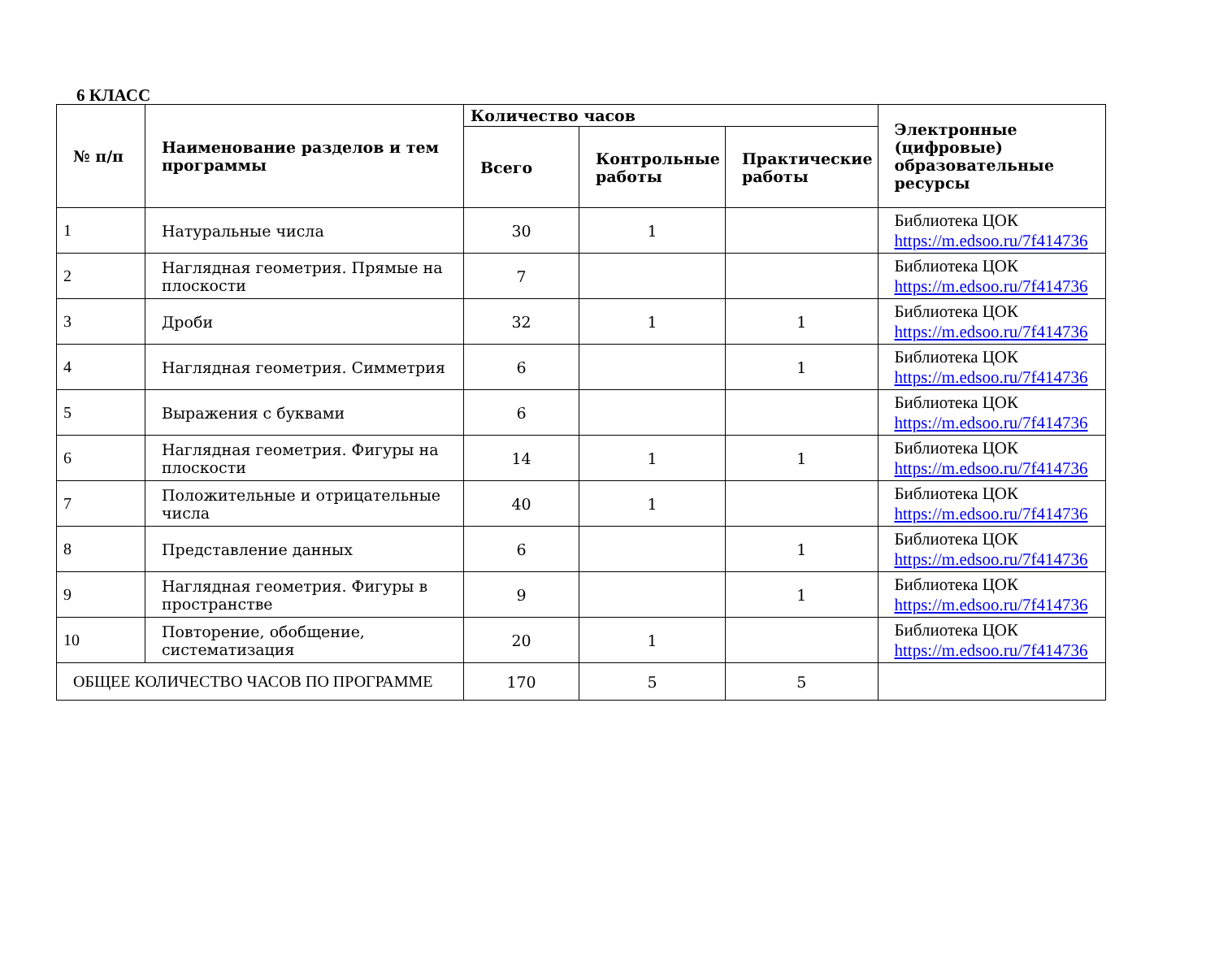6 КЛАСС
| № п/п | Наименование разделов и тем программы | Количество часов | | | Электронные (цифровые) образовательные ресурсы |
| --- | --- | --- | --- | --- | --- |
| | | Всего | Контрольные работы | Практические работы | |
| 1 | Натуральные числа | 30 | 1 | | Библиотека ЦОК https://m.edsoo.ru/7f414736 |
| 2 | Наглядная геометрия. Прямые на плоскости | 7 | | | Библиотека ЦОК https://m.edsoo.ru/7f414736 |
| 3 | Дроби | 32 | 1 | 1 | Библиотека ЦОК https://m.edsoo.ru/7f414736 |
| 4 | Наглядная геометрия. Симметрия | 6 | | 1 | Библиотека ЦОК https://m.edsoo.ru/7f414736 |
| 5 | Выражения с буквами | 6 | | | Библиотека ЦОК https://m.edsoo.ru/7f414736 |
| 6 | Наглядная геометрия. Фигуры на плоскости | 14 | 1 | 1 | Библиотека ЦОК https://m.edsoo.ru/7f414736 |
| 7 | Положительные и отрицательные числа | 40 | 1 | | Библиотека ЦОК https://m.edsoo.ru/7f414736 |
| 8 | Представление данных | 6 | | 1 | Библиотека ЦОК https://m.edsoo.ru/7f414736 |
| 9 | Наглядная геометрия. Фигуры в пространстве | 9 | | 1 | Библиотека ЦОК https://m.edsoo.ru/7f414736 |
| 10 | Повторение, обобщение, систематизация | 20 | 1 | | Библиотека ЦОК https://m.edsoo.ru/7f414736 |
| ОБЩЕЕ КОЛИЧЕСТВО ЧАСОВ ПО ПРОГРАММЕ | | 170 | 5 | 5 | |